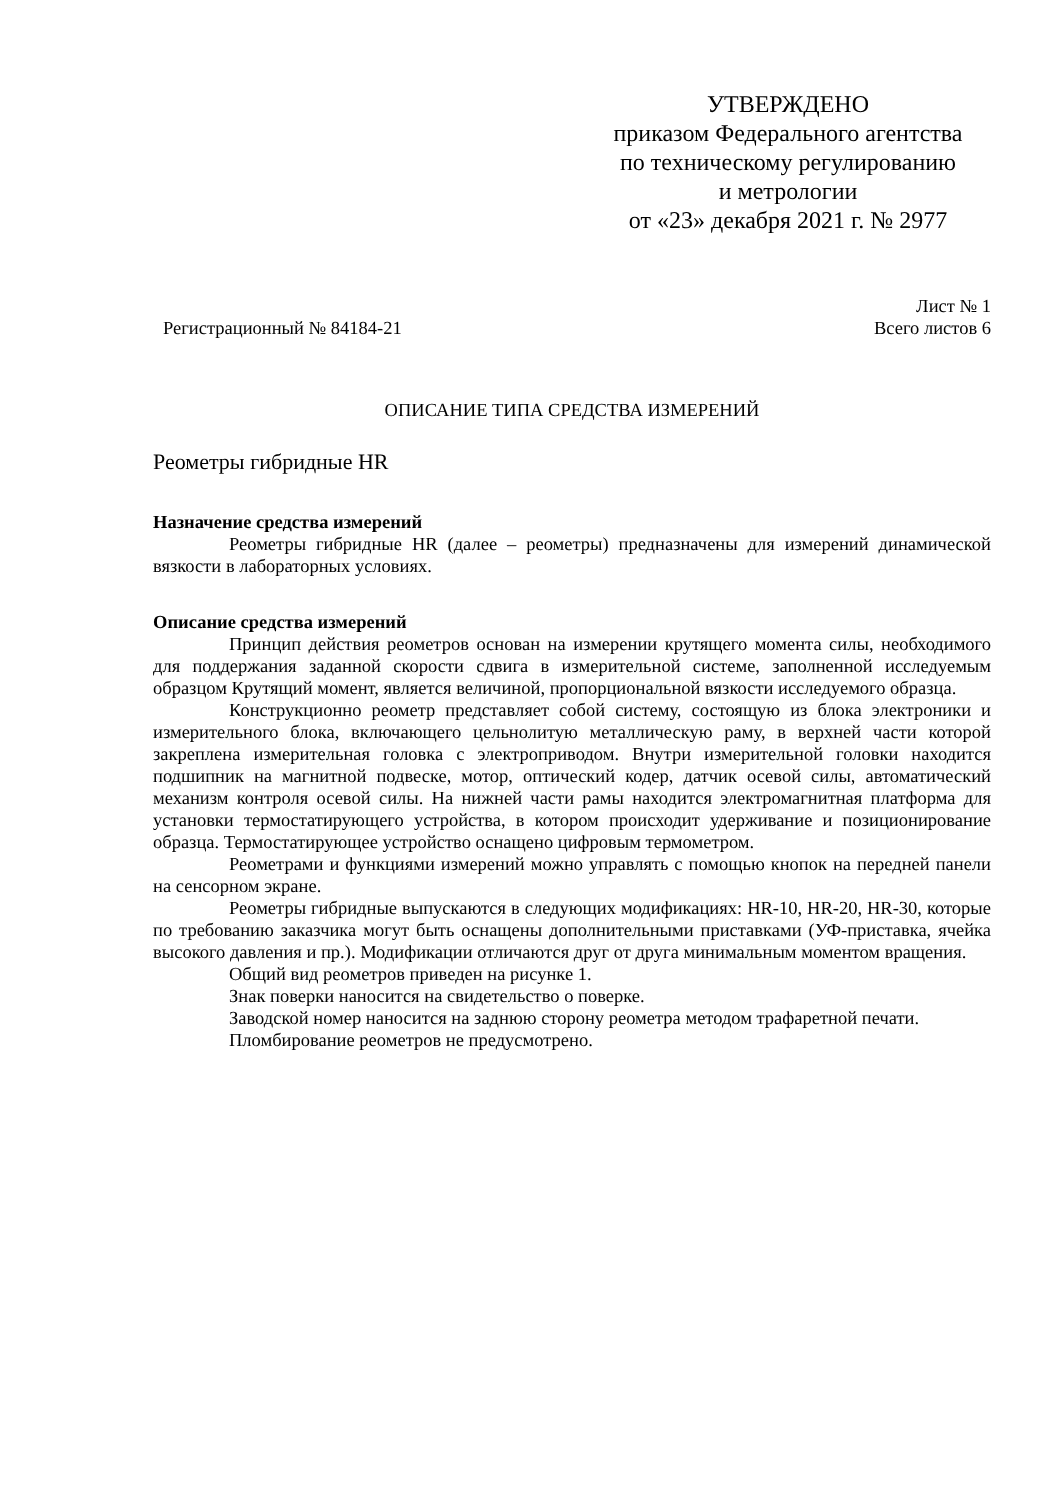УТВЕРЖДЕНО
приказом Федерального агентства
по техническому регулированию
и метрологии
от «23» декабря 2021 г. № 2977
Регистрационный № 84184-21 Лист № 1
Всего листов 6
ОПИСАНИЕ ТИПА СРЕДСТВА ИЗМЕРЕНИЙ
Реометры гибридные HR
Назначение средства измерений
Реометры гибридные HR (далее – реометры) предназначены для измерений динамической вязкости в лабораторных условиях.
Описание средства измерений
Принцип действия реометров основан на измерении крутящего момента силы, необходимого для поддержания заданной скорости сдвига в измерительной системе, заполненной исследуемым образцом Крутящий момент, является величиной, пропорциональной вязкости исследуемого образца.
Конструкционно реометр представляет собой систему, состоящую из блока электроники и измерительного блока, включающего цельнолитую металлическую раму, в верхней части которой закреплена измерительная головка с электроприводом. Внутри измерительной головки находится подшипник на магнитной подвеске, мотор, оптический кодер, датчик осевой силы, автоматический механизм контроля осевой силы. На нижней части рамы находится электромагнитная платформа для установки термостатирующего устройства, в котором происходит удерживание и позиционирование образца. Термостатирующее устройство оснащено цифровым термометром.
Реометрами и функциями измерений можно управлять с помощью кнопок на передней панели на сенсорном экране.
Реометры гибридные выпускаются в следующих модификациях: HR-10, HR-20, HR-30, которые по требованию заказчика могут быть оснащены дополнительными приставками (УФ-приставка, ячейка высокого давления и пр.). Модификации отличаются друг от друга минимальным моментом вращения.
Общий вид реометров приведен на рисунке 1.
Знак поверки наносится на свидетельство о поверке.
Заводской номер наносится на заднюю сторону реометра методом трафаретной печати.
Пломбирование реометров не предусмотрено.